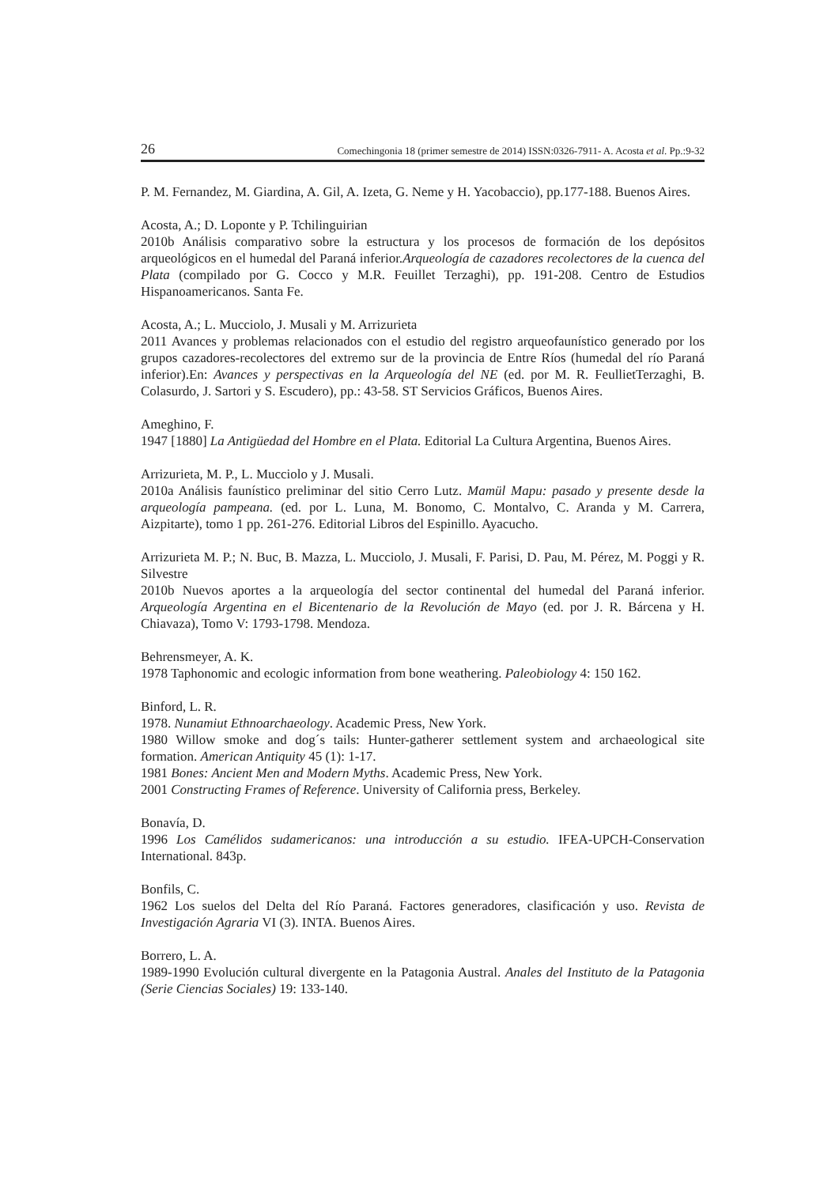26 Comechingonia 18 (primer semestre de 2014) ISSN:0326-7911- A. Acosta et al. Pp.:9-32
P. M. Fernandez, M. Giardina, A. Gil, A. Izeta, G. Neme y H. Yacobaccio), pp.177-188. Buenos Aires.
Acosta, A.; D. Loponte y P. Tchilinguirian
2010b Análisis comparativo sobre la estructura y los procesos de formación de los depósitos arqueológicos en el humedal del Paraná inferior.Arqueología de cazadores recolectores de la cuenca del Plata (compilado por G. Cocco y M.R. Feuillet Terzaghi), pp. 191-208. Centro de Estudios Hispanoamericanos. Santa Fe.
Acosta, A.; L. Mucciolo, J. Musali y M. Arrizurieta
2011 Avances y problemas relacionados con el estudio del registro arqueofaunístico generado por los grupos cazadores-recolectores del extremo sur de la provincia de Entre Ríos (humedal del río Paraná inferior).En: Avances y perspectivas en la Arqueología del NE (ed. por M. R. FeullietTerzaghi, B. Colasurdo, J. Sartori y S. Escudero), pp.: 43-58. ST Servicios Gráficos, Buenos Aires.
Ameghino, F.
1947 [1880] La Antigüedad del Hombre en el Plata. Editorial La Cultura Argentina, Buenos Aires.
Arrizurieta, M. P., L. Mucciolo y J. Musali.
2010a Análisis faunístico preliminar del sitio Cerro Lutz. Mamül Mapu: pasado y presente desde la arqueología pampeana. (ed. por L. Luna, M. Bonomo, C. Montalvo, C. Aranda y M. Carrera, Aizpitarte), tomo 1 pp. 261-276. Editorial Libros del Espinillo. Ayacucho.
Arrizurieta M. P.; N. Buc, B. Mazza, L. Mucciolo, J. Musali, F. Parisi, D. Pau, M. Pérez, M. Poggi y R. Silvestre
2010b Nuevos aportes a la arqueología del sector continental del humedal del Paraná inferior. Arqueología Argentina en el Bicentenario de la Revolución de Mayo (ed. por J. R. Bárcena y H. Chiavaza), Tomo V: 1793-1798. Mendoza.
Behrensmeyer, A. K.
1978 Taphonomic and ecologic information from bone weathering. Paleobiology 4: 150 162.
Binford, L. R.
1978. Nunamiut Ethnoarchaeology. Academic Press, New York.
1980 Willow smoke and dog´s tails: Hunter-gatherer settlement system and archaeological site formation. American Antiquity 45 (1): 1-17.
1981 Bones: Ancient Men and Modern Myths. Academic Press, New York.
2001 Constructing Frames of Reference. University of California press, Berkeley.
Bonavía, D.
1996 Los Camélidos sudamericanos: una introducción a su estudio. IFEA-UPCH-Conservation International. 843p.
Bonfils, C.
1962 Los suelos del Delta del Río Paraná. Factores generadores, clasificación y uso. Revista de Investigación Agraria VI (3). INTA. Buenos Aires.
Borrero, L. A.
1989-1990 Evolución cultural divergente en la Patagonia Austral. Anales del Instituto de la Patagonia (Serie Ciencias Sociales) 19: 133-140.